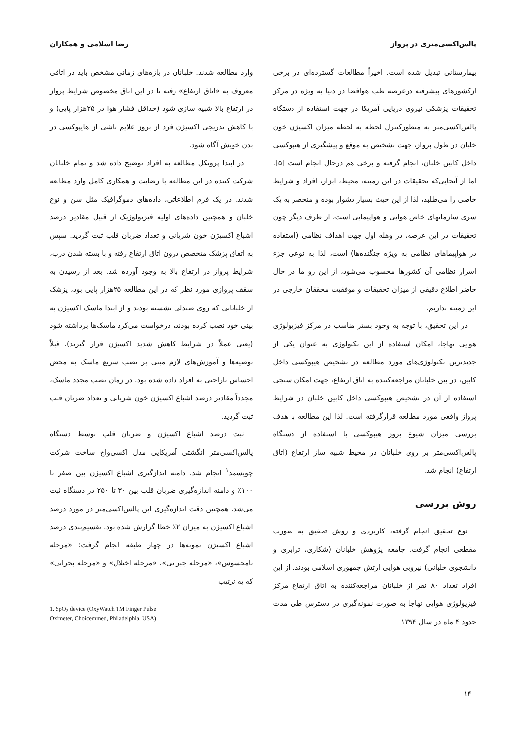پالس‌اکسی‌متری در پرواز رضا اسلامی و همکاران
بیمارستانی تبدیل شده است. اخیراً مطالعات گسترده‌ای در برخی ازکشورهای پیشرفته درعرصه طب هوافضا در دنیا به ویژه در مرکز تحقیقات پزشکی نیروی دریایی آمریکا در جهت استفاده از دستگاه پالس‌اکسی‌متر به منظورکنترل لحظه به لحظه میزان اکسیژن خون خلبان در طول پرواز، جهت تشخیص به موقع و پیشگیری از هیپوکسی داخل کابین خلبان، انجام گرفته و برخی هم درحال انجام است [۵]. اما از آنجایی‌که تحقیقات در این زمینه، محیط، ابزار، افراد و شرایط خاصی را می‌طلبد، لذا از این حیث بسیار دشوار بوده و منحصر به یک سری سازمانهای خاص هوایی و هواپیمایی است، از طرف دیگر چون تحقیقات در این عرصه، در وهله اول جهت اهداف نظامی (استفاده در هواپیماهای نظامی به ویژه جنگنده‌ها) است، لذا به نوعی جزء اسرار نظامی آن کشورها محسوب می‌شود، از این رو ما در حال حاضر اطلاع دقیقی از میزان تحقیقات و موفقیت محققان خارجی در این زمینه نداریم.
در این تحقیق، با توجه به وجود بستر مناسب در مرکز فیزیولوژی هوایی نهاجا، امکان استفاده از این تکنولوژی به عنوان یکی از جدیدترین تکنولوژی‌های مورد مطالعه در تشخیص هیپوکسی داخل کابین، در بین خلبانان مراجعه‌کننده به اتاق ارتفاع، جهت امکان سنجی استفاده از آن در تشخیص هیپوکسی داخل کابین خلبان در شرایط پرواز واقعی مورد مطالعه قرارگرفته است. لذا این مطالعه با هدف بررسی میزان شیوع بروز هیپوکسی با استفاده از دستگاه پالس‌اکسی‌متر بر روی خلبانان در محیط شبیه ساز ارتفاع (اتاق ارتفاع) انجام شد.
روش بررسی
نوع تحقیق انجام گرفته، کاربردی و روش تحقیق به صورت مقطعی انجام گرفت. جامعه پژوهش خلبانان (شکاری، ترابری و دانشجوی خلبانی) نیرویی هوایی ارتش جمهوری اسلامی بودند. از این افراد تعداد ۸۰ نفر از خلبانان مراجعه‌کننده به اتاق ارتفاع مرکز فیزیولوژی هوایی نهاجا به صورت نمونه‌گیری در دسترس طی مدت حدود ۴ ماه در سال ۱۳۹۴
وارد مطالعه شدند. خلبانان در بازه‌های زمانی مشخص باید در اتاقی معروف به «اتاق ارتفاع» رفته تا در این اتاق مخصوص شرایط پرواز در ارتفاع بالا شبیه سازی شود (حداقل فشار هوا در ۲۵هزار پایی) و با کاهش تدریجی اکسیژن فرد از بروز علایم ناشی از هایپوکسی در بدن خویش آگاه شود.
در ابتدا پروتکل مطالعه به افراد توضیح داده شد و تمام خلبانان شرکت کننده در این مطالعه با رضایت و همکاری کامل وارد مطالعه شدند. در یک فرم اطلاعاتی، داده‌های دموگرافیک مثل سن و نوع خلبان و همچنین داده‌های اولیه فیزیولوژیک از قبیل مقادیر درصد اشباع اکسیژن خون شریانی و تعداد ضربان قلب ثبت گردید. سپس به اتفاق پزشک متخصص درون اتاق ارتفاع رفته و با بسته شدن درب، شرایط پرواز در ارتفاع بالا به وجود آورده شد. بعد از رسیدن به سقف پروازی مورد نظر که در این مطالعه ۲۵هزار پایی بود، پزشک از خلبانانی که روی صندلی نشسته بودند و از ابتدا ماسک اکسیژن به بینی خود نصب کرده بودند، درخواست می‌کرد ماسک‌ها برداشته شود (یعنی عملاً در شرایط کاهش شدید اکسیژن قرار گیرند). قبلاً توصیه‌ها و آموزش‌های لازم مبنی بر نصب سریع ماسک به محض احساس ناراحتی به افراد داده شده بود. در زمان نصب مجدد ماسک، مجدداً مقادیر درصد اشباع اکسیژن خون شریانی و تعداد ضربان قلب ثبت گردید.
ثبت درصد اشباع اکسیژن و ضربان قلب توسط دستگاه پالس‌اکسی‌متر انگشتی آمریکایی مدل اکسی‌واچ ساخت شرکت چویسمد<sup>۱</sup> انجام شد. دامنه اندازگیری اشباع اکسیژن بین صفر تا ۱۰۰٪ و دامنه اندازه‌گیری ضربان قلب بین ۳۰ تا ۲۵۰ در دستگاه ثبت می‌شد. همچنین دقت اندازه‌گیری این پالس‌اکسی‌متر در مورد درصد اشباع اکسیژن به میزان ۲٪ خطا گزارش شده بود. تقسیم‌بندی درصد اشباع اکسیژن نمونه‌ها در چهار طبقه انجام گرفت: «مرحله نامحسوس»، «مرحله جبرانی»، «مرحله اختلال» و «مرحله بحرانی» که به ترتیب
1. SpO<sub>2</sub> device (OxyWatch TM Finger Pulse Oximeter, Choicemmed, Philadelphia, USA)
۱۴